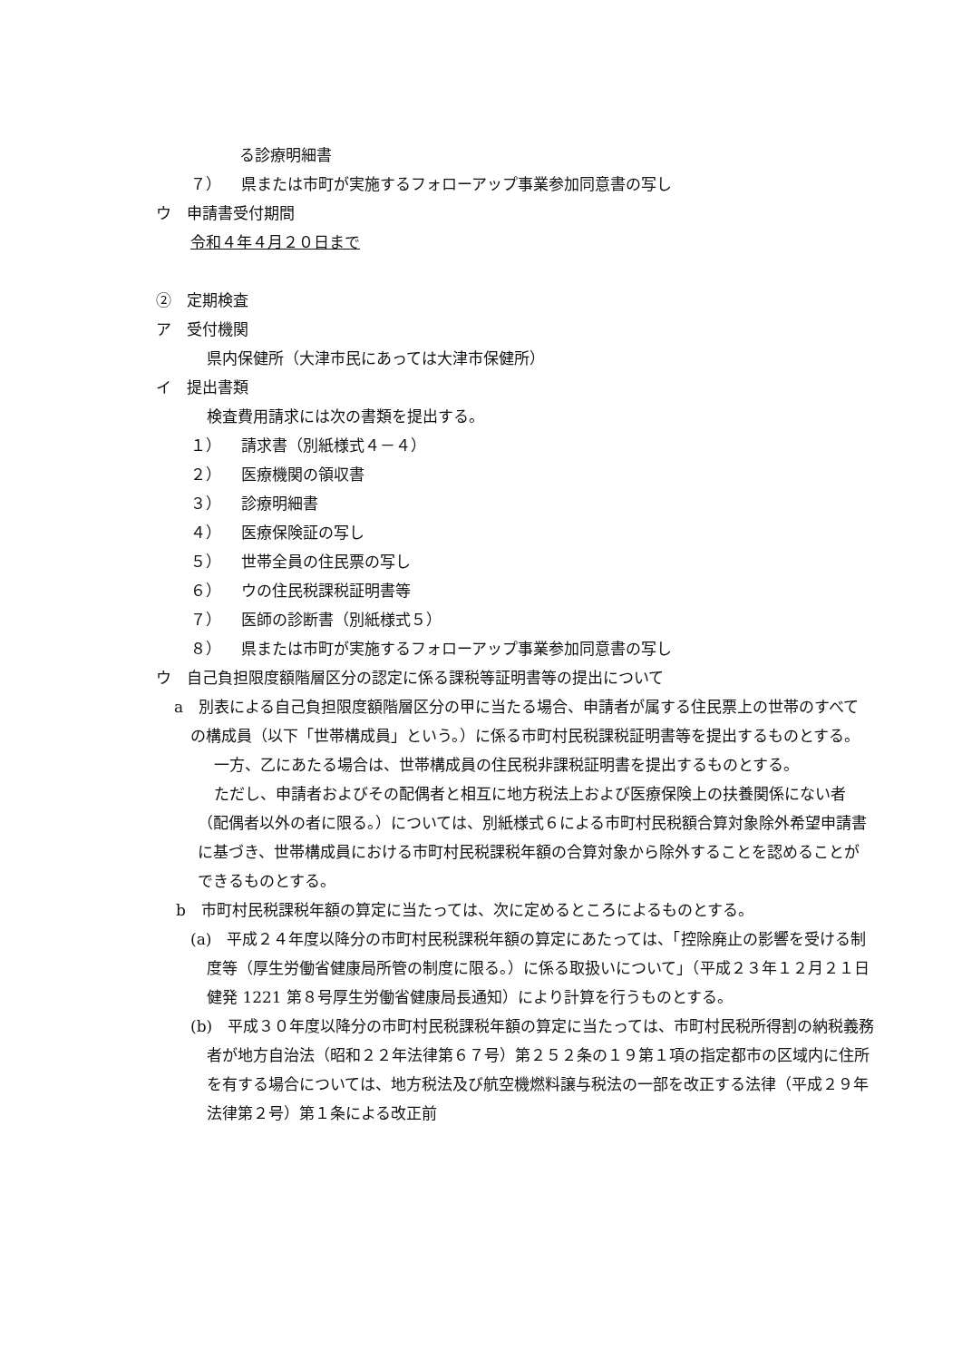る診療明細書
７） 県または市町が実施するフォローアップ事業参加同意書の写し
ウ　申請書受付期間
令和４年４月２０日まで
②　定期検査
ア　受付機関
県内保健所（大津市民にあっては大津市保健所）
イ　提出書類
検査費用請求には次の書類を提出する。
１） 請求書（別紙様式４－４）
２） 医療機関の領収書
３） 診療明細書
４） 医療保険証の写し
５） 世帯全員の住民票の写し
６） ウの住民税課税証明書等
７） 医師の診断書（別紙様式５）
８） 県または市町が実施するフォローアップ事業参加同意書の写し
ウ　自己負担限度額階層区分の認定に係る課税等証明書等の提出について
a　別表による自己負担限度額階層区分の甲に当たる場合、申請者が属する住民票上の世帯のすべての構成員（以下「世帯構成員」という。）に係る市町村民税課税証明書等を提出するものとする。
一方、乙にあたる場合は、世帯構成員の住民税非課税証明書を提出するものとする。
ただし、申請者およびその配偶者と相互に地方税法上および医療保険上の扶養関係にない者（配偶者以外の者に限る。）については、別紙様式６による市町村民税額合算対象除外希望申請書に基づき、世帯構成員における市町村民税課税年額の合算対象から除外することを認めることができるものとする。
b　市町村民税課税年額の算定に当たっては、次に定めるところによるものとする。
(a)　平成２４年度以降分の市町村民税課税年額の算定にあたっては、「控除廃止の影響を受ける制度等（厚生労働省健康局所管の制度に限る。）に係る取扱いについて」（平成２３年１２月２１日健発 1221 第８号厚生労働省健康局長通知）により計算を行うものとする。
(b)　平成３０年度以降分の市町村民税課税年額の算定に当たっては、市町村民税所得割の納税義務者が地方自治法（昭和２２年法律第６７号）第２５２条の１９第１項の指定都市の区域内に住所を有する場合については、地方税法及び航空機燃料譲与税法の一部を改正する法律（平成２９年法律第２号）第１条による改正前